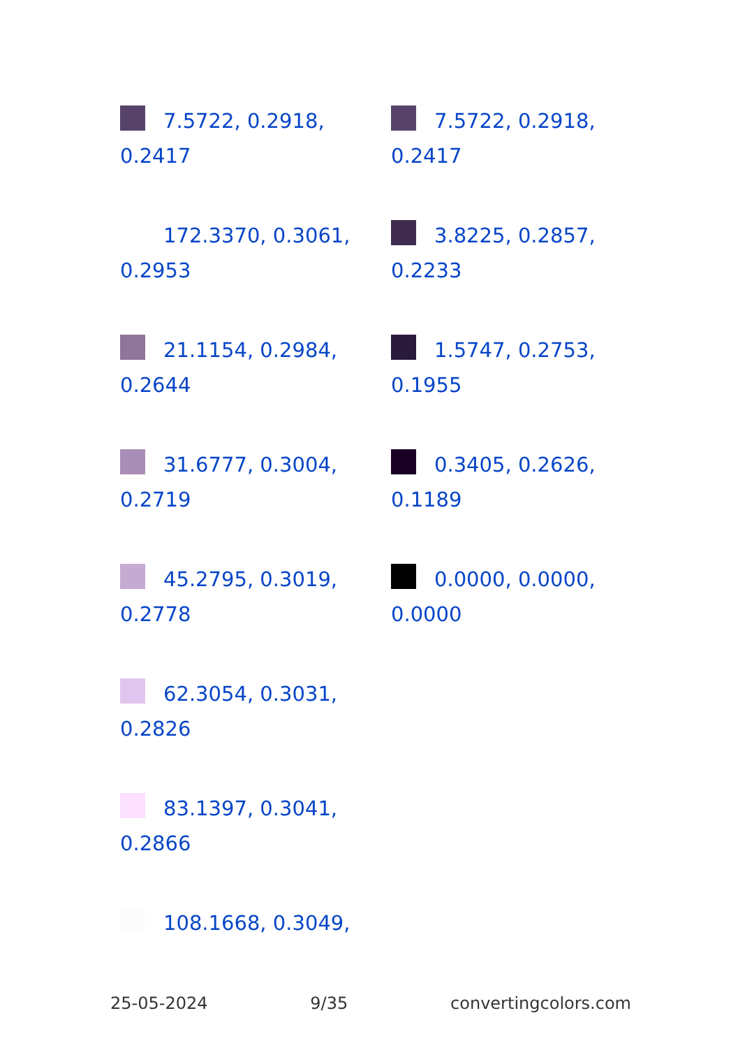7.5722, 0.2918, 0.2417
172.3370, 0.3061, 0.2953
21.1154, 0.2984, 0.2644
31.6777, 0.3004, 0.2719
45.2795, 0.3019, 0.2778
62.3054, 0.3031, 0.2826
83.1397, 0.3041, 0.2866
108.1668, 0.3049,
7.5722, 0.2918, 0.2417
3.8225, 0.2857, 0.2233
1.5747, 0.2753, 0.1955
0.3405, 0.2626, 0.1189
0.0000, 0.0000, 0.0000
25-05-2024 9/35 convertingcolors.com